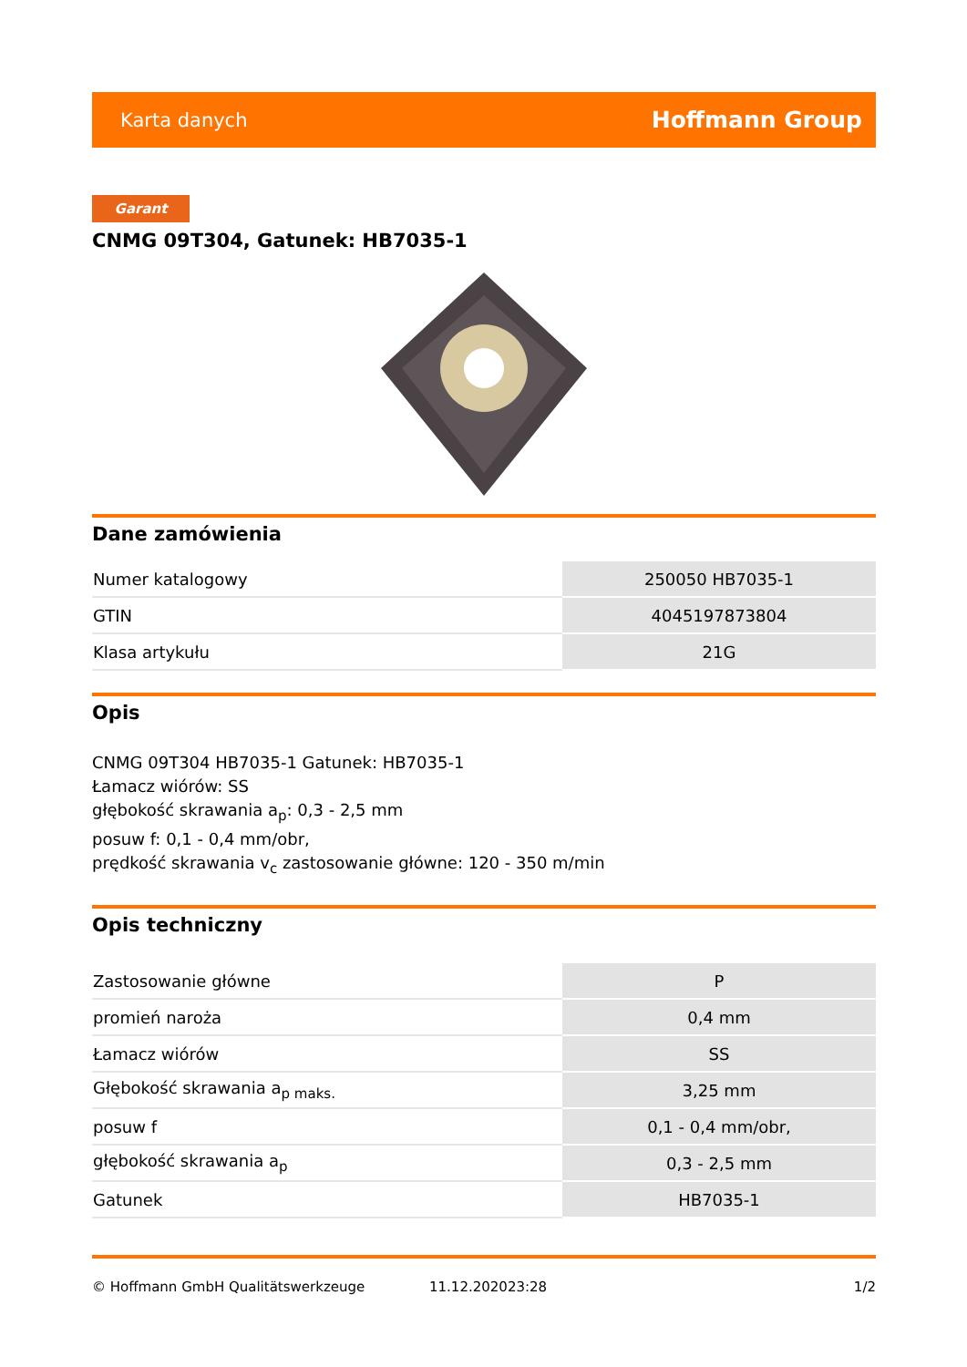Karta danych Hoffmann Group
Garant
CNMG 09T304, Gatunek: HB7035-1
Dane zamówienia
| Numer katalogowy | 250050 HB7035-1 |
| GTIN | 4045197873804 |
| Klasa artykułu | 21G |
Opis
CNMG 09T304 HB7035-1 Gatunek: HB7035-1
Łamacz wiórów: SS
głębokość skrawania a<sub>p</sub>: 0,3 - 2,5 mm
posuw f: 0,1 - 0,4 mm/obr,
prędkość skrawania v<sub>c</sub> zastosowanie główne: 120 - 350 m/min
Opis techniczny
| Zastosowanie główne | P |
| promień naroża | 0,4 mm |
| Łamacz wiórów | SS |
| Głębokość skrawania a<sub>p maks.</sub> | 3,25 mm |
| posuw f | 0,1 - 0,4 mm/obr, |
| głębokość skrawania a<sub>p</sub> | 0,3 - 2,5 mm |
| Gatunek | HB7035-1 |
© Hoffmann GmbH Qualitätswerkzeuge 11.12.202023:28 1/2